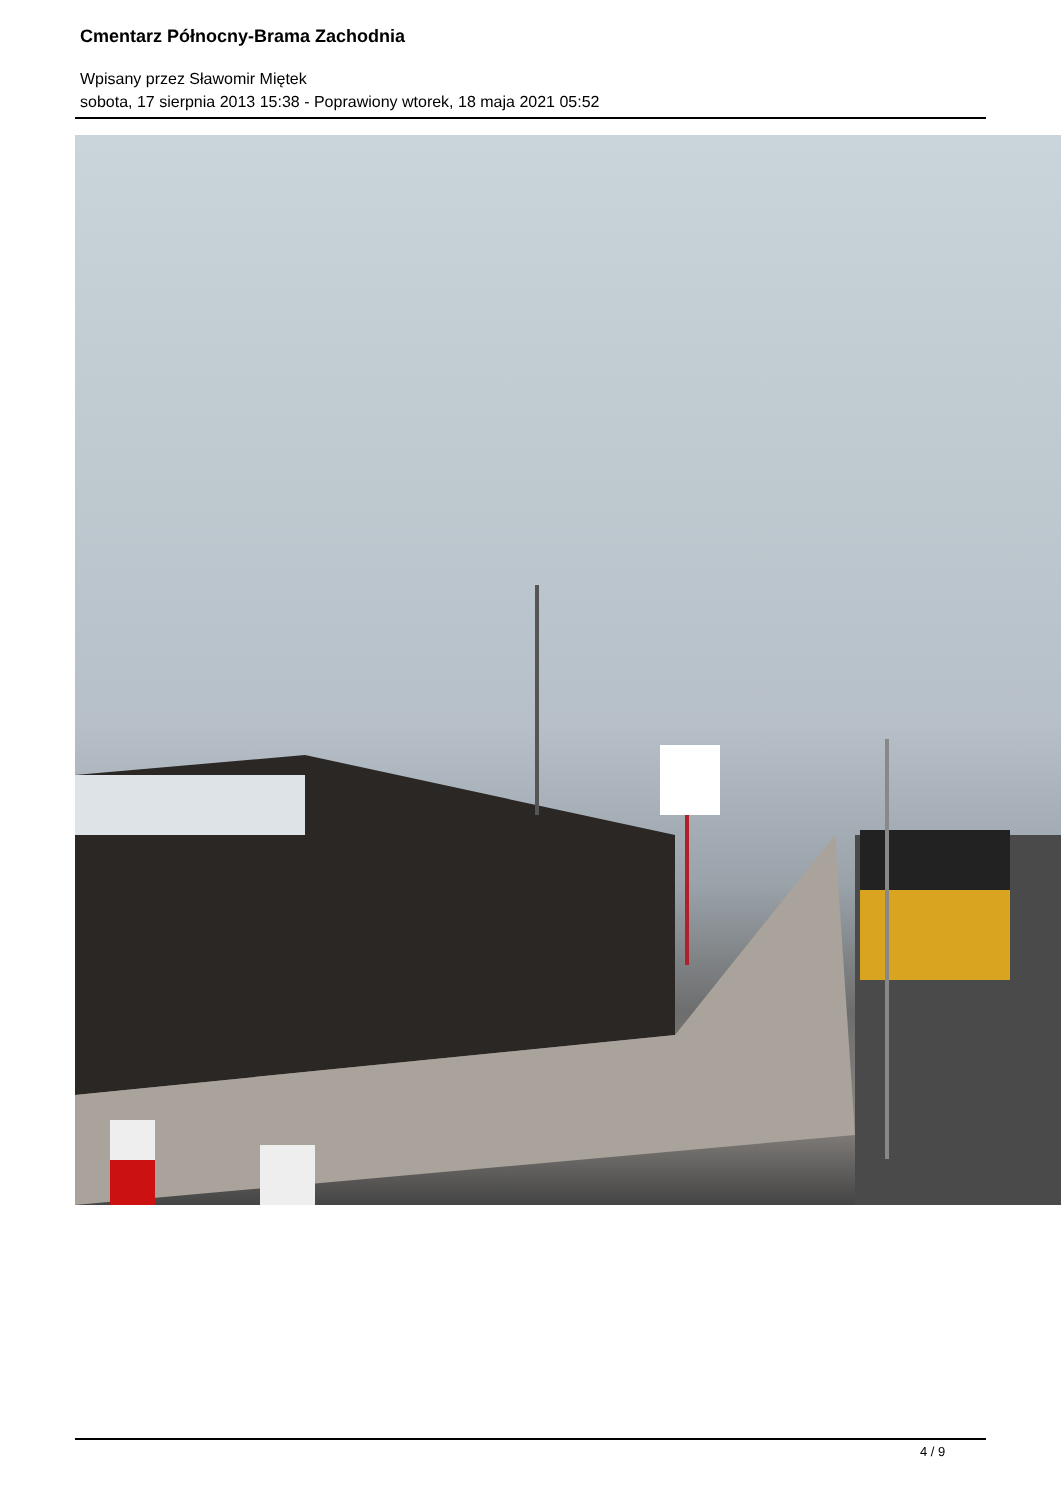Cmentarz Północny-Brama Zachodnia
Wpisany przez Sławomir Miętek
sobota, 17 sierpnia 2013 15:38 - Poprawiony wtorek, 18 maja 2021 05:52
4 / 9